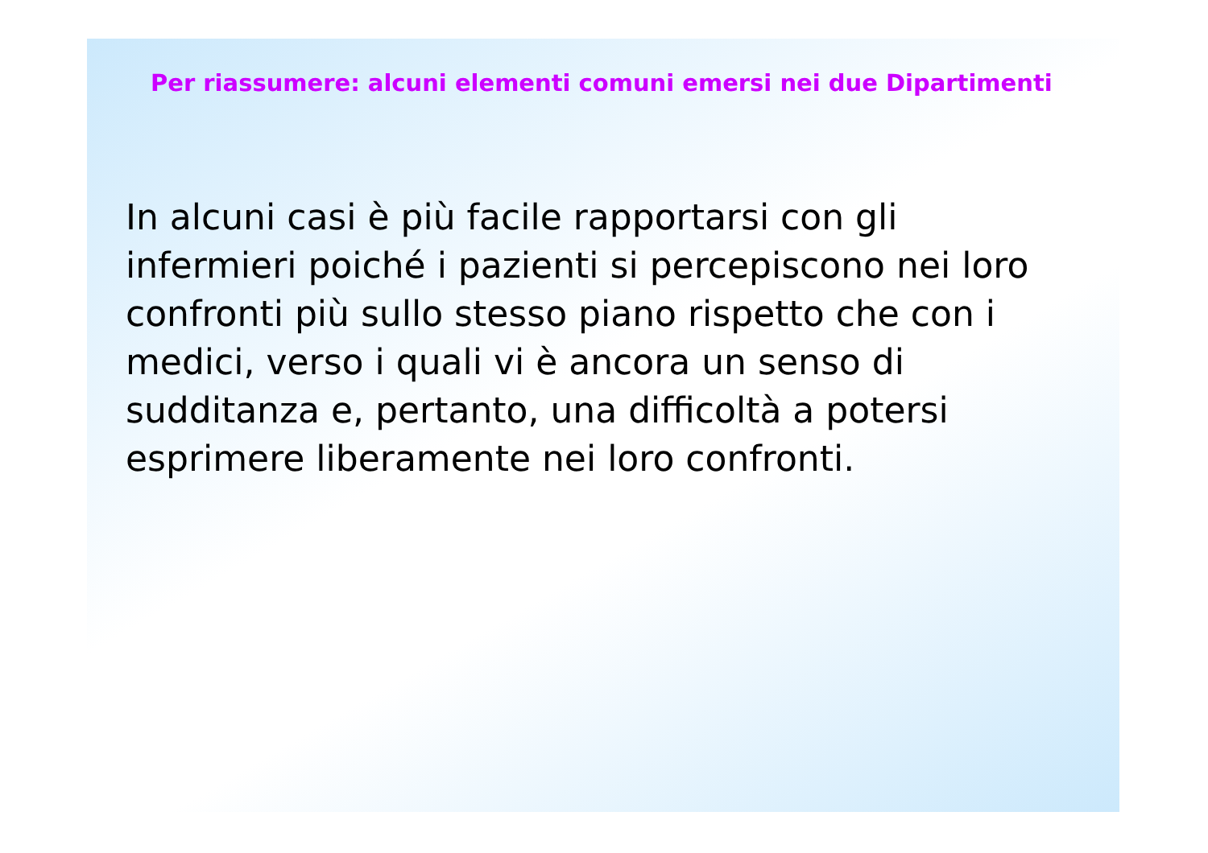Per riassumere: alcuni elementi comuni emersi nei due Dipartimenti
In alcuni casi è più facile rapportarsi con gli infermieri poiché i pazienti si percepiscono nei loro confronti più sullo stesso piano rispetto che con i medici, verso i quali vi è ancora un senso di sudditanza e, pertanto, una difficoltà a potersi esprimere liberamente nei loro confronti.